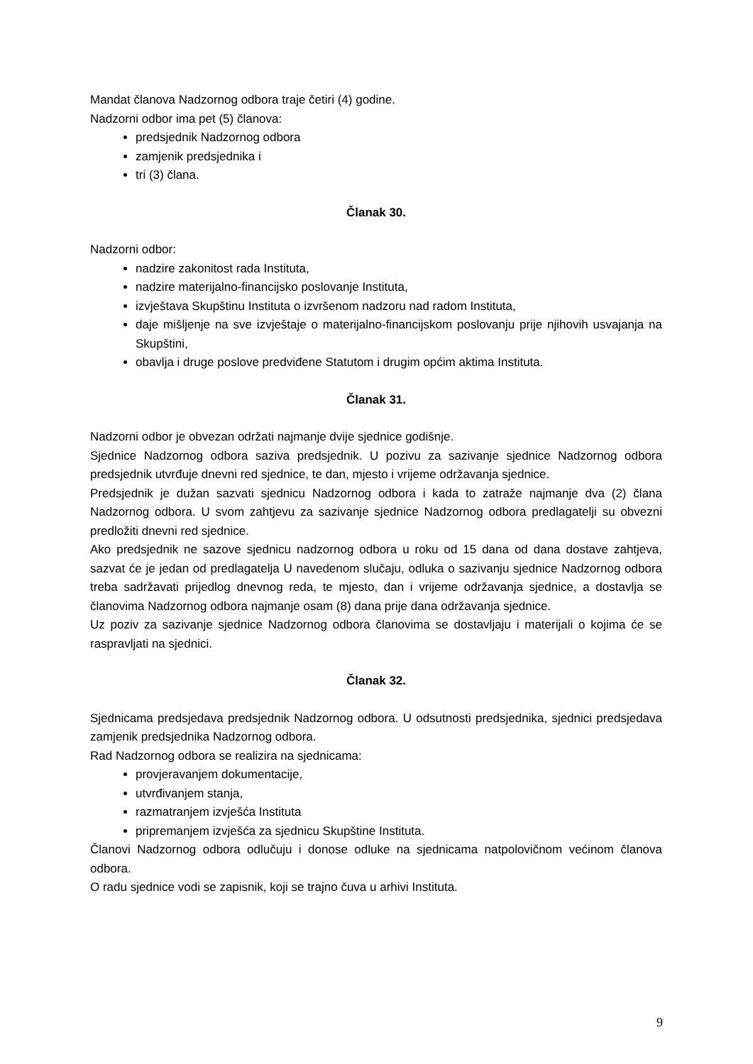Mandat članova Nadzornog odbora traje četiri (4) godine.
Nadzorni odbor ima pet (5) članova:
predsjednik Nadzornog odbora
zamjenik predsjednika i
tri (3) člana.
Članak 30.
Nadzorni odbor:
nadzire zakonitost rada Instituta,
nadzire materijalno-financijsko poslovanje Instituta,
izvještava Skupštinu Instituta o izvršenom nadzoru nad radom Instituta,
daje mišljenje na sve izvještaje o materijalno-financijskom poslovanju prije njihovih usvajanja na Skupštini,
obavlja i druge poslove predviđene Statutom i drugim općim aktima Instituta.
Članak 31.
Nadzorni odbor je obvezan održati najmanje dvije sjednice godišnje.
Sjednice Nadzornog odbora saziva predsjednik. U pozivu za sazivanje sjednice Nadzornog odbora predsjednik utvrđuje dnevni red sjednice, te dan, mjesto i vrijeme održavanja sjednice.
Predsjednik je dužan sazvati sjednicu Nadzornog odbora i kada to zatraže najmanje dva (2) člana Nadzornog odbora. U svom zahtjevu za sazivanje sjednice Nadzornog odbora predlagatelji su obvezni predložiti dnevni red sjednice.
Ako predsjednik ne sazove sjednicu nadzornog odbora u roku od 15 dana od dana dostave zahtjeva, sazvat će je jedan od predlagatelja U navedenom slučaju, odluka o sazivanju sjednice Nadzornog odbora treba sadržavati prijedlog dnevnog reda, te mjesto, dan i vrijeme održavanja sjednice, a dostavlja se članovima Nadzornog odbora najmanje osam (8) dana prije dana održavanja sjednice.
Uz poziv za sazivanje sjednice Nadzornog odbora članovima se dostavljaju i materijali o kojima će se raspravljati na sjednici.
Članak 32.
Sjednicama predsjedava predsjednik Nadzornog odbora. U odsutnosti predsjednika, sjednici predsjedava zamjenik predsjednika Nadzornog odbora.
Rad Nadzornog odbora se realizira na sjednicama:
provjeravanjem dokumentacije,
utvrđivanjem stanja,
razmatranjem izvješća Instituta
pripremanjem izvješća za sjednicu Skupštine Instituta.
Članovi Nadzornog odbora odlučuju i donose odluke na sjednicama natpolovičnom većinom članova odbora.
O radu sjednice vodi se zapisnik, koji se trajno čuva u arhivi Instituta.
9